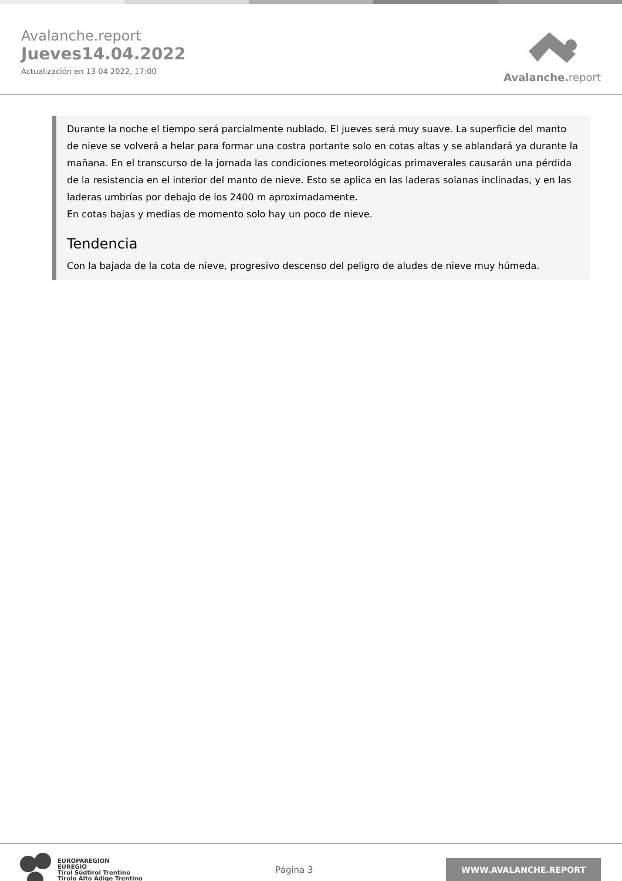Avalanche.report
Jueves14.04.2022
Actualización en 13 04 2022, 17:00
Avalanche. report
Durante la noche el tiempo será parcialmente nublado. El jueves será muy suave. La superficie del manto de nieve se volverá a helar para formar una costra portante solo en cotas altas y se ablandará ya durante la mañana. En el transcurso de la jornada las condiciones meteorológicas primaverales causarán una pérdida de la resistencia en el interior del manto de nieve. Esto se aplica en las laderas solanas inclinadas, y en las laderas umbrías por debajo de los 2400 m aproximadamente.
En cotas bajas y medias de momento solo hay un poco de nieve.
Tendencia
Con la bajada de la cota de nieve, progresivo descenso del peligro de aludes de nieve muy húmeda.
EUROPAREGION
EUREGIO
Tirol Südtirol Trentino
Tirolo Alto Adige Trentino
Página 3
WWW.AVALANCHE.REPORT